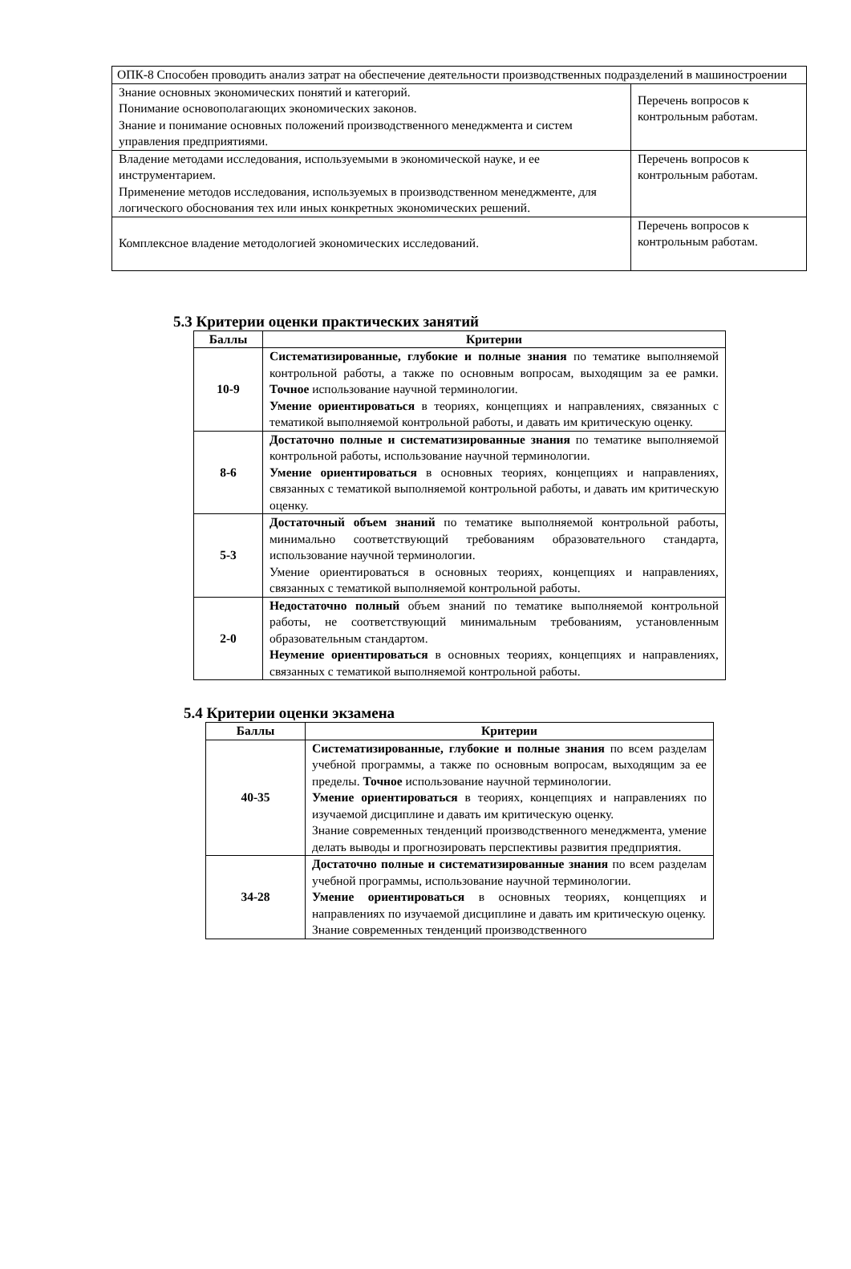| ОПК-8 Способен проводить анализ затрат на обеспечение деятельности производственных подразделений в машиностроении | |
| Знание основных экономических понятий и категорий. Понимание основополагающих экономических законов. Знание и понимание основных положений производственного менеджмента и систем управления предприятиями. | Перечень вопросов к контрольным работам. |
| Владение методами исследования, используемыми в экономической науке, и ее инструментарием. Применение методов исследования, используемых в производственном менеджменте, для логического обоснования тех или иных конкретных экономических решений. | Перечень вопросов к контрольным работам. |
| Комплексное владение методологией экономических исследований. | Перечень вопросов к контрольным работам. |
5.3 Критерии оценки практических занятий
| Баллы | Критерии |
| --- | --- |
| 10-9 | Систематизированные, глубокие и полные знания по тематике выполняемой контрольной работы, а также по основным вопросам, выходящим за ее рамки. Точное использование научной терминологии. Умение ориентироваться в теориях, концепциях и направлениях, связанных с тематикой выполняемой контрольной работы, и давать им критическую оценку. |
| 8-6 | Достаточно полные и систематизированные знания по тематике выполняемой контрольной работы, использование научной терминологии. Умение ориентироваться в основных теориях, концепциях и направлениях, связанных с тематикой выполняемой контрольной работы, и давать им критическую оценку. |
| 5-3 | Достаточный объем знаний по тематике выполняемой контрольной работы, минимально соответствующий требованиям образовательного стандарта, использование научной терминологии. Умение ориентироваться в основных теориях, концепциях и направлениях, связанных с тематикой выполняемой контрольной работы. |
| 2-0 | Недостаточно полный объем знаний по тематике выполняемой контрольной работы, не соответствующий минимальным требованиям, установленным образовательным стандартом. Неумение ориентироваться в основных теориях, концепциях и направлениях, связанных с тематикой выполняемой контрольной работы. |
5.4 Критерии оценки экзамена
| Баллы | Критерии |
| --- | --- |
| 40-35 | Систематизированные, глубокие и полные знания по всем разделам учебной программы, а также по основным вопросам, выходящим за ее пределы. Точное использование научной терминологии. Умение ориентироваться в теориях, концепциях и направлениях по изучаемой дисциплине и давать им критическую оценку. Знание современных тенденций производственного менеджмента, умение делать выводы и прогнозировать перспективы развития предприятия. |
| 34-28 | Достаточно полные и систематизированные знания по всем разделам учебной программы, использование научной терминологии. Умение ориентироваться в основных теориях, концепциях и направлениях по изучаемой дисциплине и давать им критическую оценку. Знание современных тенденций производственного |